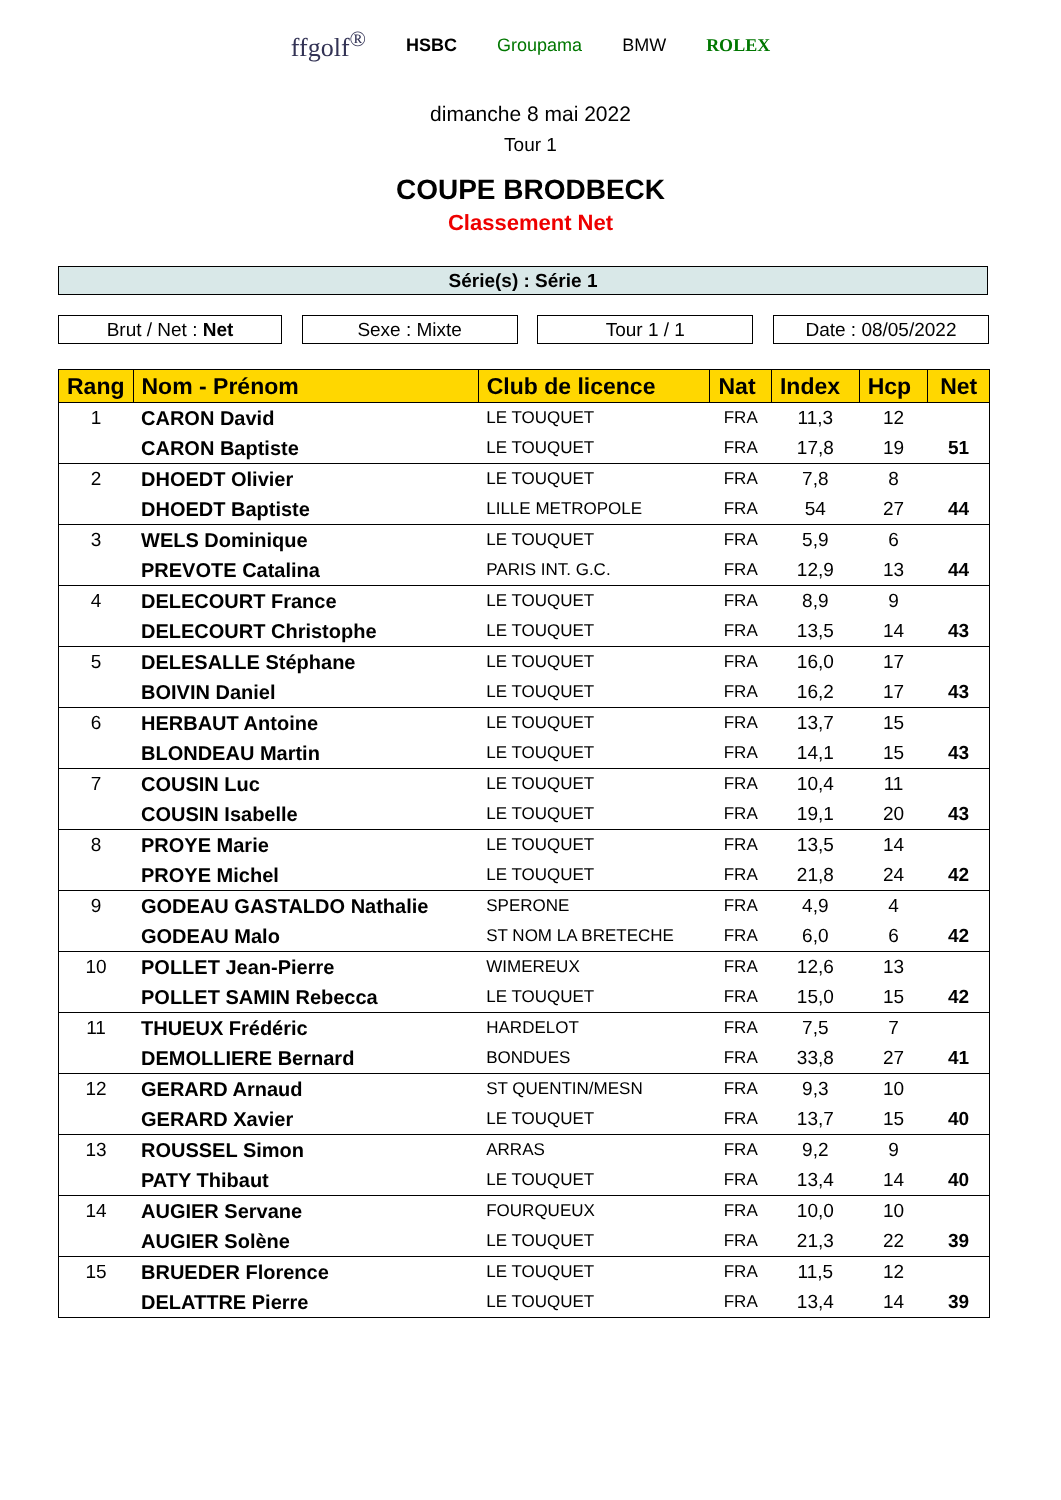ffgolf<sup>®</sup> HSBC Groupama BMW ROLEX
dimanche 8 mai 2022
Tour 1
COUPE BRODBECK
Classement Net
Série(s) : Série 1
Brut / Net : Net Sexe : Mixte Tour 1 / 1 Date : 08/05/2022
| Rang | Nom - Prénom | Club de licence | Nat | Index | Hcp | Net |
| --- | --- | --- | --- | --- | --- | --- |
| 1 | CARON David | LE TOUQUET | FRA | 11,3 | 12 | |
| | CARON Baptiste | LE TOUQUET | FRA | 17,8 | 19 | 51 |
| 2 | DHOEDT Olivier | LE TOUQUET | FRA | 7,8 | 8 | |
| | DHOEDT Baptiste | LILLE METROPOLE | FRA | 54 | 27 | 44 |
| 3 | WELS Dominique | LE TOUQUET | FRA | 5,9 | 6 | |
| | PREVOTE Catalina | PARIS INT. G.C. | FRA | 12,9 | 13 | 44 |
| 4 | DELECOURT France | LE TOUQUET | FRA | 8,9 | 9 | |
| | DELECOURT Christophe | LE TOUQUET | FRA | 13,5 | 14 | 43 |
| 5 | DELESALLE Stéphane | LE TOUQUET | FRA | 16,0 | 17 | |
| | BOIVIN Daniel | LE TOUQUET | FRA | 16,2 | 17 | 43 |
| 6 | HERBAUT Antoine | LE TOUQUET | FRA | 13,7 | 15 | |
| | BLONDEAU Martin | LE TOUQUET | FRA | 14,1 | 15 | 43 |
| 7 | COUSIN Luc | LE TOUQUET | FRA | 10,4 | 11 | |
| | COUSIN Isabelle | LE TOUQUET | FRA | 19,1 | 20 | 43 |
| 8 | PROYE Marie | LE TOUQUET | FRA | 13,5 | 14 | |
| | PROYE Michel | LE TOUQUET | FRA | 21,8 | 24 | 42 |
| 9 | GODEAU GASTALDO Nathalie | SPERONE | FRA | 4,9 | 4 | |
| | GODEAU Malo | ST NOM LA BRETECHE | FRA | 6,0 | 6 | 42 |
| 10 | POLLET Jean-Pierre | WIMEREUX | FRA | 12,6 | 13 | |
| | POLLET SAMIN Rebecca | LE TOUQUET | FRA | 15,0 | 15 | 42 |
| 11 | THUEUX Frédéric | HARDELOT | FRA | 7,5 | 7 | |
| | DEMOLLIERE Bernard | BONDUES | FRA | 33,8 | 27 | 41 |
| 12 | GERARD Arnaud | ST QUENTIN/MESN | FRA | 9,3 | 10 | |
| | GERARD Xavier | LE TOUQUET | FRA | 13,7 | 15 | 40 |
| 13 | ROUSSEL Simon | ARRAS | FRA | 9,2 | 9 | |
| | PATY Thibaut | LE TOUQUET | FRA | 13,4 | 14 | 40 |
| 14 | AUGIER Servane | FOURQUEUX | FRA | 10,0 | 10 | |
| | AUGIER Solène | LE TOUQUET | FRA | 21,3 | 22 | 39 |
| 15 | BRUEDER Florence | LE TOUQUET | FRA | 11,5 | 12 | |
| | DELATTRE Pierre | LE TOUQUET | FRA | 13,4 | 14 | 39 |